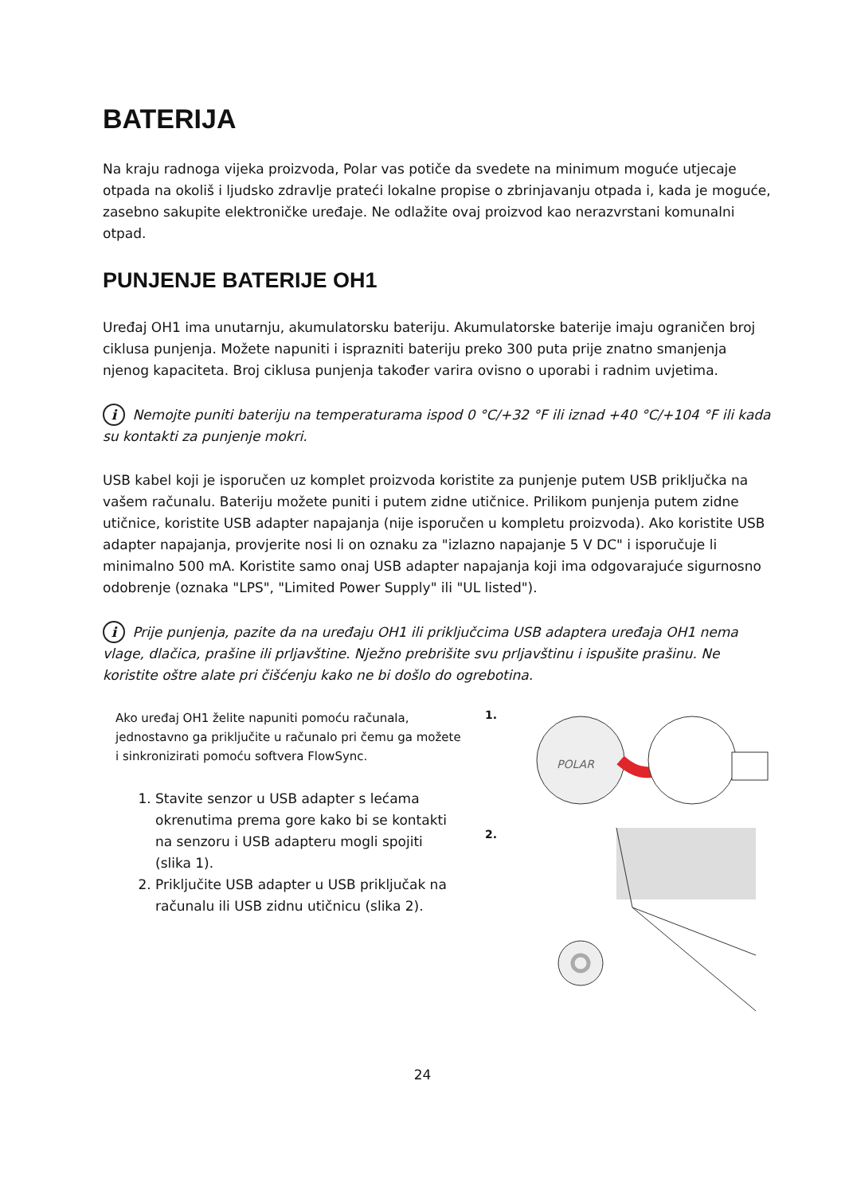BATERIJA
Na kraju radnoga vijeka proizvoda, Polar vas potiče da svedete na minimum moguće utjecaje otpada na okoliš i ljudsko zdravlje prateći lokalne propise o zbrinjavanju otpada i, kada je moguće, zasebno sakupite elektroničke uređaje. Ne odlažite ovaj proizvod kao nerazvrstani komunalni otpad.
PUNJENJE BATERIJE OH1
Uređaj OH1 ima unutarnju, akumulatorsku bateriju. Akumulatorske baterije imaju ograničen broj ciklusa punjenja. Možete napuniti i isprazniti bateriju preko 300 puta prije znatno smanjenja njenog kapaciteta. Broj ciklusa punjenja također varira ovisno o uporabi i radnim uvjetima.
i Nemojte puniti bateriju na temperaturama ispod 0 °C/+32 °F ili iznad +40 °C/+104 °F ili kada su kontakti za punjenje mokri.
USB kabel koji je isporučen uz komplet proizvoda koristite za punjenje putem USB priključka na vašem računalu. Bateriju možete puniti i putem zidne utičnice. Prilikom punjenja putem zidne utičnice, koristite USB adapter napajanja (nije isporučen u kompletu proizvoda). Ako koristite USB adapter napajanja, provjerite nosi li on oznaku za "izlazno napajanje 5 V DC" i isporučuje li minimalno 500 mA. Koristite samo onaj USB adapter napajanja koji ima odgovarajuće sigurnosno odobrenje (oznaka "LPS", "Limited Power Supply" ili "UL listed").
i Prije punjenja, pazite da na uređaju OH1 ili priključcima USB adaptera uređaja OH1 nema vlage, dlačica, prašine ili prljavštine. Nježno prebrišite svu prljavštinu i ispušite prašinu. Ne koristite oštre alate pri čišćenju kako ne bi došlo do ogrebotina.
Ako uređaj OH1 želite napuniti pomoću računala, jednostavno ga priključite u računalo pri čemu ga možete i sinkronizirati pomoću softvera FlowSync.
1. Stavite senzor u USB adapter s lećama okrenutima prema gore kako bi se kontakti na senzoru i USB adapteru mogli spojiti (slika 1).
2. Priključite USB adapter u USB priključak na računalu ili USB zidnu utičnicu (slika 2).
1.
POLAR
2.
24